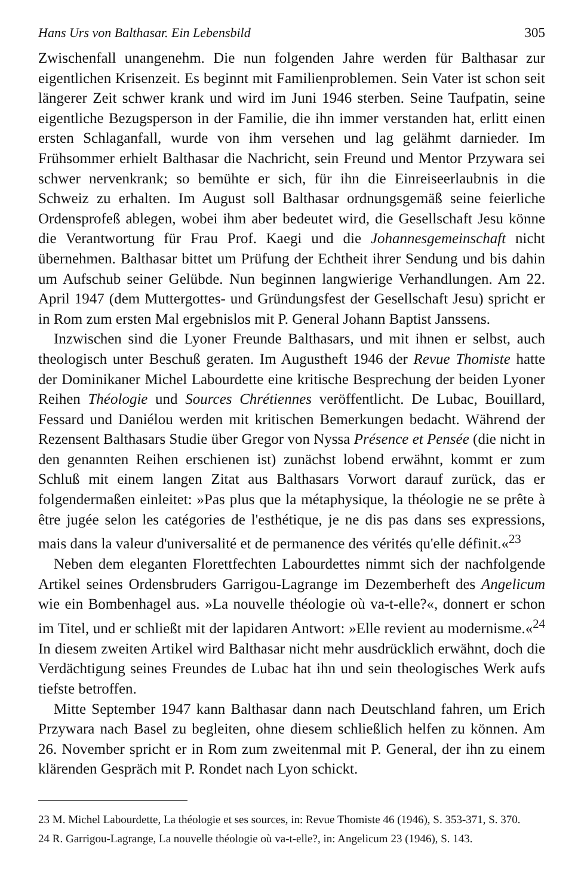Hans Urs von Balthasar. Ein Lebensbild 305
Zwischenfall unangenehm. Die nun folgenden Jahre werden für Balthasar zur eigentlichen Krisenzeit. Es beginnt mit Familienproblemen. Sein Vater ist schon seit längerer Zeit schwer krank und wird im Juni 1946 sterben. Seine Taufpatin, seine eigentliche Bezugsperson in der Familie, die ihn immer verstanden hat, erlitt einen ersten Schlaganfall, wurde von ihm versehen und lag gelähmt darnieder. Im Frühsommer erhielt Balthasar die Nachricht, sein Freund und Mentor Przywara sei schwer nervenkrank; so bemühte er sich, für ihn die Einreiseerlaubnis in die Schweiz zu erhalten. Im August soll Balthasar ordnungsgemäß seine feierliche Ordensprofeß ablegen, wobei ihm aber bedeutet wird, die Gesellschaft Jesu könne die Verantwortung für Frau Prof. Kaegi und die Johannesgemeinschaft nicht übernehmen. Balthasar bittet um Prüfung der Echtheit ihrer Sendung und bis dahin um Aufschub seiner Gelübde. Nun beginnen langwierige Verhandlungen. Am 22. April 1947 (dem Muttergottes- und Gründungsfest der Gesellschaft Jesu) spricht er in Rom zum ersten Mal ergebnislos mit P. General Johann Baptist Janssens.
Inzwischen sind die Lyoner Freunde Balthasars, und mit ihnen er selbst, auch theologisch unter Beschuß geraten. Im Augustheft 1946 der Revue Thomiste hatte der Dominikaner Michel Labourdette eine kritische Besprechung der beiden Lyoner Reihen Théologie und Sources Chrétiennes veröffentlicht. De Lubac, Bouillard, Fessard und Daniélou werden mit kritischen Bemerkungen bedacht. Während der Rezensent Balthasars Studie über Gregor von Nyssa Présence et Pensée (die nicht in den genannten Reihen erschienen ist) zunächst lobend erwähnt, kommt er zum Schluß mit einem langen Zitat aus Balthasars Vorwort darauf zurück, das er folgendermaßen einleitet: »Pas plus que la métaphysique, la théologie ne se prête à être jugée selon les catégories de l'esthétique, je ne dis pas dans ses expressions, mais dans la valeur d'universalité et de permanence des vérités qu'elle définit.«<sup>23</sup>
Neben dem eleganten Florettfechten Labourdettes nimmt sich der nachfolgende Artikel seines Ordensbruders Garrigou-Lagrange im Dezemberheft des Angelicum wie ein Bombenhagel aus. »La nouvelle théologie où va-t-elle?«, donnert er schon im Titel, und er schließt mit der lapidaren Antwort: »Elle revient au modernisme.«<sup>24</sup> In diesem zweiten Artikel wird Balthasar nicht mehr ausdrücklich erwähnt, doch die Verdächtigung seines Freundes de Lubac hat ihn und sein theologisches Werk aufs tiefste betroffen.
Mitte September 1947 kann Balthasar dann nach Deutschland fahren, um Erich Przywara nach Basel zu begleiten, ohne diesem schließlich helfen zu können. Am 26. November spricht er in Rom zum zweitenmal mit P. General, der ihn zu einem klärenden Gespräch mit P. Rondet nach Lyon schickt.
23 M. Michel Labourdette, La théologie et ses sources, in: Revue Thomiste 46 (1946), S. 353-371, S. 370.
24 R. Garrigou-Lagrange, La nouvelle théologie où va-t-elle?, in: Angelicum 23 (1946), S. 143.